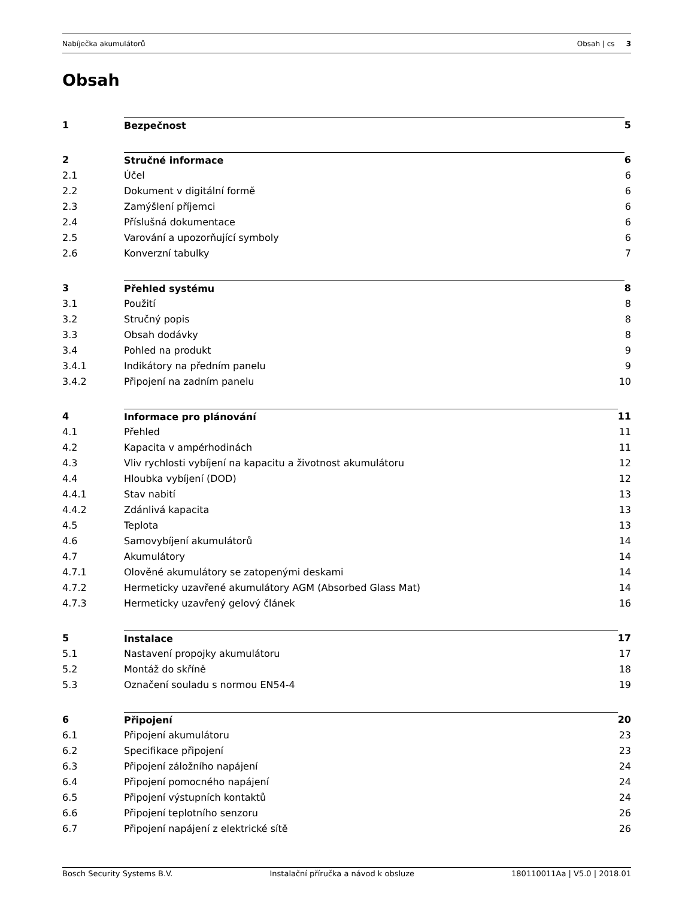Nabíječka akumulátorů Obsah | cs 3
Obsah
1 Bezpečnost 5
2 Stručné informace 6
2.1 Účel 6
2.2 Dokument v digitální formě 6
2.3 Zamýšlení příjemci 6
2.4 Příslušná dokumentace 6
2.5 Varování a upozorňující symboly 6
2.6 Konverzní tabulky 7
3 Přehled systému 8
3.1 Použití 8
3.2 Stručný popis 8
3.3 Obsah dodávky 8
3.4 Pohled na produkt 9
3.4.1 Indikátory na předním panelu 9
3.4.2 Připojení na zadním panelu 10
4 Informace pro plánování 11
4.1 Přehled 11
4.2 Kapacita v ampérhodinách 11
4.3 Vliv rychlosti vybíjení na kapacitu a životnost akumulátoru 12
4.4 Hloubka vybíjení (DOD) 12
4.4.1 Stav nabití 13
4.4.2 Zdánlivá kapacita 13
4.5 Teplota 13
4.6 Samovybíjení akumulátorů 14
4.7 Akumulátory 14
4.7.1 Olověné akumulátory se zatopenými deskami 14
4.7.2 Hermeticky uzavřené akumulátory AGM (Absorbed Glass Mat) 14
4.7.3 Hermeticky uzavřený gelový článek 16
5 Instalace 17
5.1 Nastavení propojky akumulátoru 17
5.2 Montáž do skříně 18
5.3 Označení souladu s normou EN54-4 19
6 Připojení 20
6.1 Připojení akumulátoru 23
6.2 Specifikace připojení 23
6.3 Připojení záložního napájení 24
6.4 Připojení pomocného napájení 24
6.5 Připojení výstupních kontaktů 24
6.6 Připojení teplotního senzoru 26
6.7 Připojení napájení z elektrické sítě 26
Bosch Security Systems B.V. Instalační příručka a návod k obsluze 180110011Aa | V5.0 | 2018.01